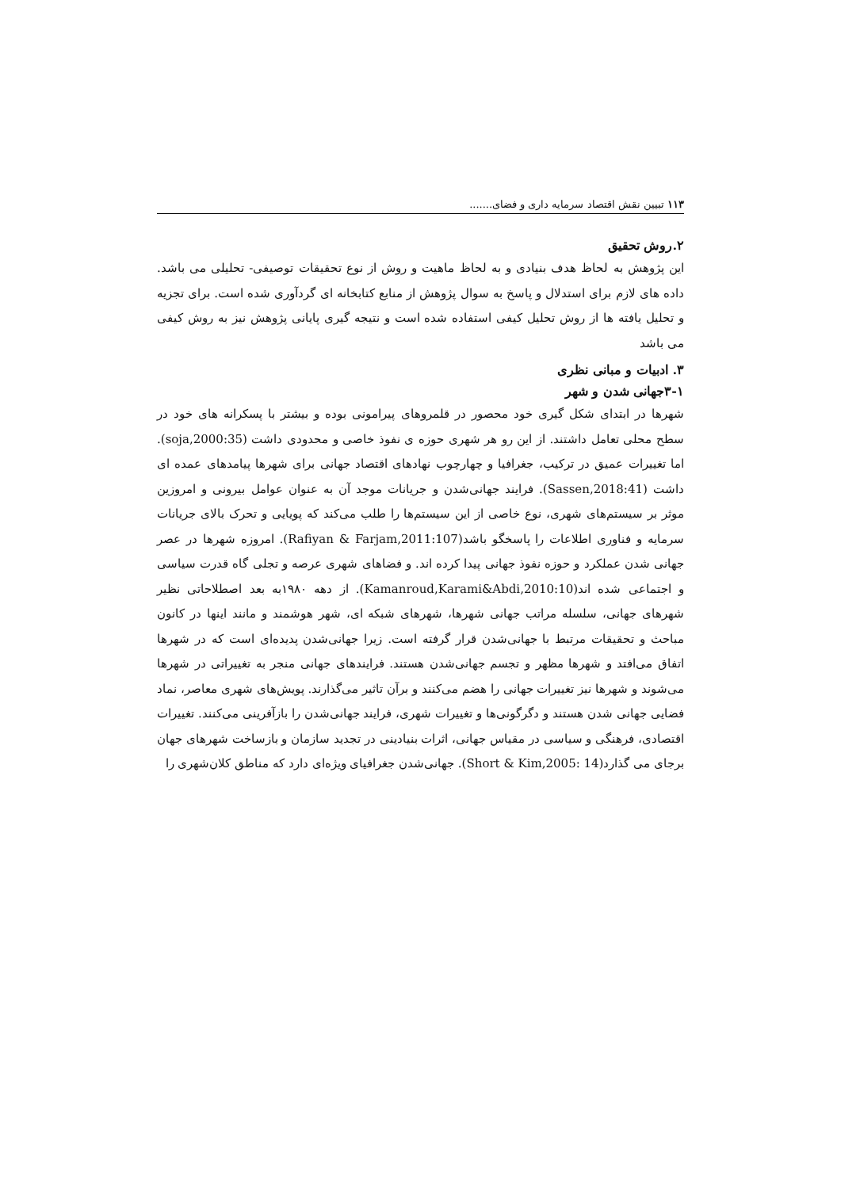۱۱۳ تبیین نقش اقتصاد سرمایه داری و فضای.......
۲.روش تحقیق
این پژوهش به لحاظ هدف بنیادی و به لحاظ ماهیت و روش از نوع تحقیقات توصیفی- تحلیلی می باشد. داده های لازم برای استدلال و پاسخ به سوال پژوهش از منابع کتابخانه ای گردآوری شده است. برای تجزیه و تحلیل یافته ها از روش تحلیل کیفی استفاده شده است و نتیجه گیری پایانی پژوهش نیز به روش کیفی می باشد
۳. ادبیات و مبانی نظری
۳-۱جهانی شدن و شهر
شهرها در ابتدای شکل گیری خود محصور در قلمروهای پیرامونی بوده و بیشتر با پسکرانه های خود در سطح محلی تعامل داشتند. از این رو هر شهری حوزه ی نفوذ خاصی و محدودی داشت (soja,2000:35). اما تغییرات عمیق در ترکیب، جغرافیا و چهارچوب نهادهای اقتصاد جهانی برای شهرها پیامدهای عمده ای داشت (Sassen,2018:41). فرایند جهانی‌شدن و جریانات موجد آن به عنوان عوامل بیرونی و امروزین موثر بر سیستم‌های شهری، نوع خاصی از این سیستم‌ها را طلب می‌کند که پویایی و تحرک بالای جریانات سرمایه و فناوری اطلاعات را پاسخگو باشد(Rafiyan & Farjam,2011:107). امروزه شهرها در عصر جهانی شدن عملکرد و حوزه نفوذ جهانی پیدا کرده اند. و فضاهای شهری عرصه و تجلی گاه قدرت سیاسی و اجتماعی شده اند(Kamanroud,Karami&Abdi,2010:10). از دهه ۱۹۸۰به بعد اصطلاحاتی نظیر شهرهای جهانی، سلسله مراتب جهانی شهرها، شهرهای شبکه ای، شهر هوشمند و مانند اینها در کانون مباحث و تحقیقات مرتبط با جهانی‌شدن قرار گرفته است. زیرا جهانی‌شدن پدیده‌ای است که در شهرها اتفاق می‌افتد و شهرها مظهر و تجسم جهانی‌شدن هستند. فرایندهای جهانی منجر به تغییراتی در شهرها می‌شوند و شهرها نیز تغییرات جهانی را هضم می‌کنند و برآن تاثیر می‌گذارند. پویش‌های شهری معاصر، نماد فضایی جهانی شدن هستند و دگرگونی‌ها و تغییرات شهری، فرایند جهانی‌شدن را بازآفرینی می‌کنند. تغییرات اقتصادی، فرهنگی و سیاسی در مقیاس جهانی، اثرات بنیادینی در تجدید سازمان و بازساخت شهرهای جهان برجای می گذارد(Short & Kim,2005: 14). جهانی‌شدن جغرافیای ویژه‌ای دارد که مناطق کلان‌شهری را